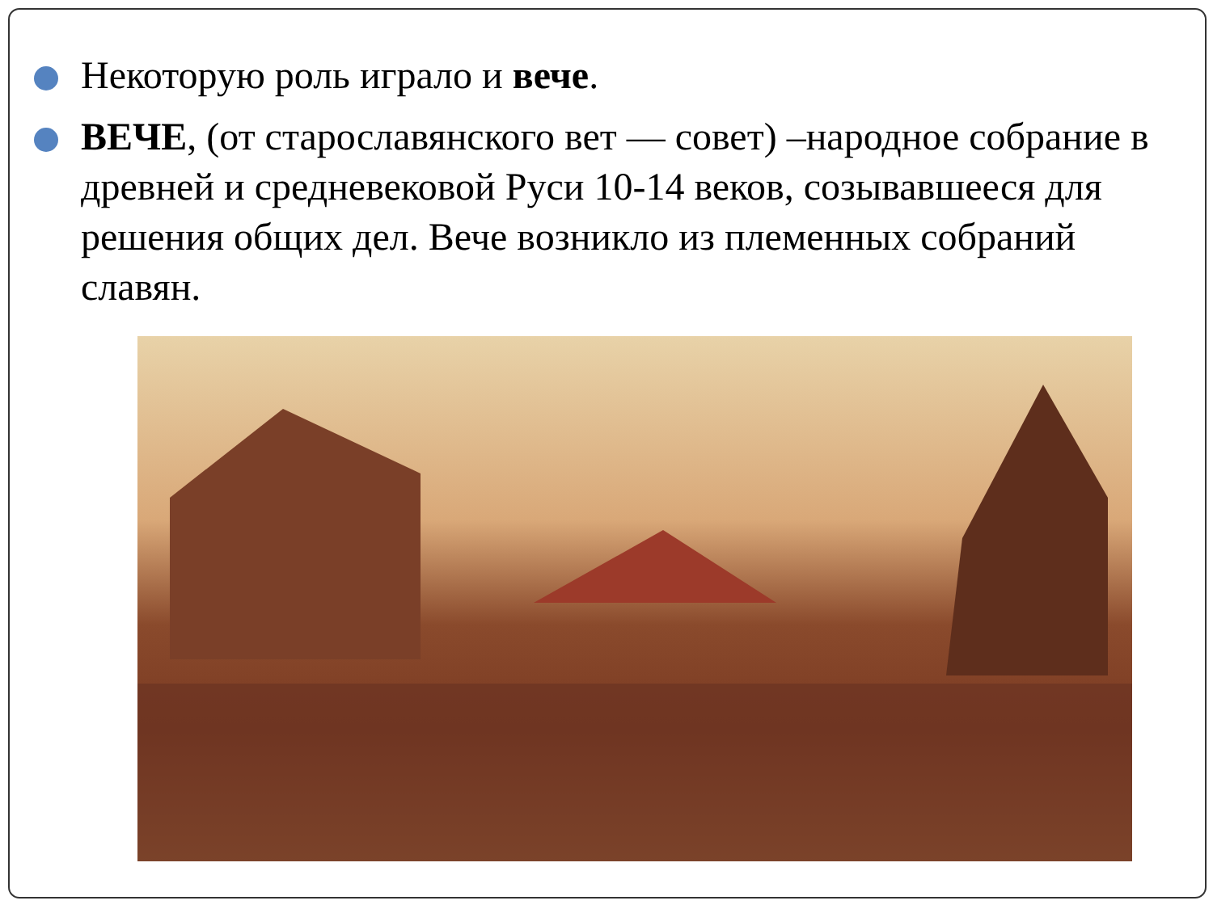Некоторую роль играло и вече.
ВЕЧЕ, (от старославянского вет — совет) –народное собрание в древней и средневековой Руси 10-14 веков, созывавшееся для решения общих дел. Вече возникло из племенных собраний славян.